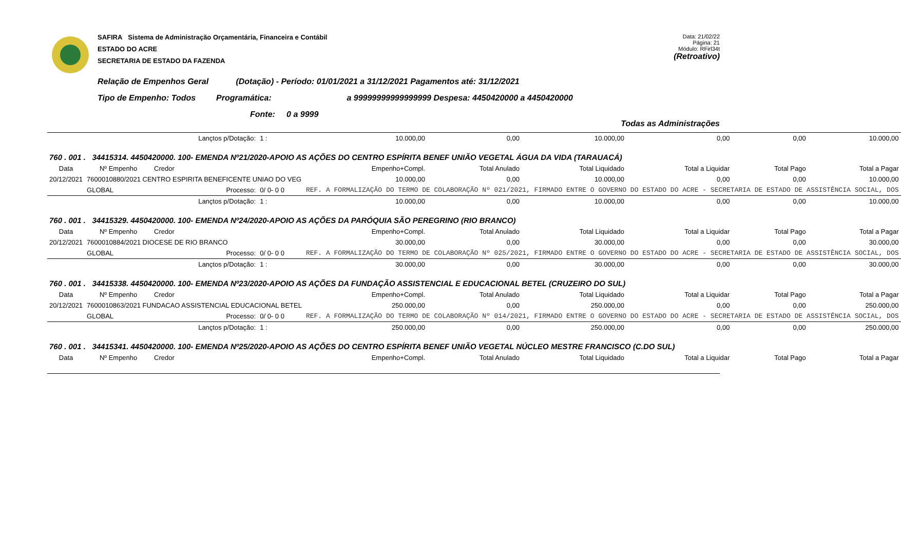SAFIRA Sistema de Administração Orçamentária, Financeira e Contábil
ESTADO DO ACRE
SECRETARIA DE ESTADO DA FAZENDA
Data: 21/02/22
Página: 21
Módulo: RFirl34t
(Retroativo)
Relação de Empenhos Geral (Dotação) - Período: 01/01/2021 a 31/12/2021 Pagamentos até: 31/12/2021
Tipo de Empenho: Todos Programática: a 99999999999999999 Despesa: 4450420000 a 4450420000
Fonte: 0 a 9999
Todas as Administrações
| | | | Lançtos p/Dotação: | 1 : | 10.000,00 | 0,00 | 10.000,00 | 0,00 | 0,00 | 10.000,00 |
| 760 . 001 . 34415314. 4450420000. 100- EMENDA Nº21/2020-APOIO AS AÇÕES DO CENTRO ESPÍRITA BENEF UNIÃO VEGETAL ÁGUA DA VIDA (TARAUACÁ) | | | | | | | | | | |
| Data | Nº Empenho | Credor | | | Empenho+Compl. | Total Anulado | Total Liquidado | Total a Liquidar | Total Pago | Total a Pagar |
| 20/12/2021 | 7600010880/2021 CENTRO ESPIRITA BENEFICENTE UNIAO DO VEG | | | | 10.000,00 | 0,00 | 10.000,00 | 0,00 | 0,00 | 10.000,00 |
| | GLOBAL | | Processo: | 0/ 0- 0 0 | REF. A FORMALIZAÇÃO DO TERMO DE COLABORAÇÃO Nº 021/2021, FIRMADO ENTRE O GOVERNO DO ESTADO DO ACRE - SECRETARIA DE ESTADO DE ASSISTÊNCIA SOCIAL, DOS | | | | | |
| | | | Lançtos p/Dotação: | 1 : | 10.000,00 | 0,00 | 10.000,00 | 0,00 | 0,00 | 10.000,00 |
| 760 . 001 . 34415329. 4450420000. 100- EMENDA Nº24/2020-APOIO AS AÇÕES DA PARÓQUIA SÃO PEREGRINO (RIO BRANCO) | | | | | | | | | | |
| Data | Nº Empenho | Credor | | | Empenho+Compl. | Total Anulado | Total Liquidado | Total a Liquidar | Total Pago | Total a Pagar |
| 20/12/2021 | 7600010884/2021 DIOCESE DE RIO BRANCO | | | | 30.000,00 | 0,00 | 30.000,00 | 0,00 | 0,00 | 30.000,00 |
| | GLOBAL | | Processo: | 0/ 0- 0 0 | REF. A FORMALIZAÇÃO DO TERMO DE COLABORAÇÃO Nº 025/2021, FIRMADO ENTRE O GOVERNO DO ESTADO DO ACRE - SECRETARIA DE ESTADO DE ASSISTÊNCIA SOCIAL, DOS | | | | | |
| | | | Lançtos p/Dotação: | 1 : | 30.000,00 | 0,00 | 30.000,00 | 0,00 | 0,00 | 30.000,00 |
| 760 . 001 . 34415338. 4450420000. 100- EMENDA Nº23/2020-APOIO AS AÇÕES DA FUNDAÇÃO ASSISTENCIAL E EDUCACIONAL BETEL (CRUZEIRO DO SUL) | | | | | | | | | | |
| Data | Nº Empenho | Credor | | | Empenho+Compl. | Total Anulado | Total Liquidado | Total a Liquidar | Total Pago | Total a Pagar |
| 20/12/2021 | 7600010863/2021 FUNDACAO ASSISTENCIAL EDUCACIONAL BETEL | | | | 250.000,00 | 0,00 | 250.000,00 | 0,00 | 0,00 | 250.000,00 |
| | GLOBAL | | Processo: | 0/ 0- 0 0 | REF. A FORMALIZAÇÃO DO TERMO DE COLABORAÇÃO Nº 014/2021, FIRMADO ENTRE O GOVERNO DO ESTADO DO ACRE - SECRETARIA DE ESTADO DE ASSISTÊNCIA SOCIAL, DOS | | | | | |
| | | | Lançtos p/Dotação: | 1 : | 250.000,00 | 0,00 | 250.000,00 | 0,00 | 0,00 | 250.000,00 |
| 760 . 001 . 34415341. 4450420000. 100- EMENDA Nº25/2020-APOIO AS AÇÕES DO CENTRO ESPÍRITA BENEF UNIÃO VEGETAL NÚCLEO MESTRE FRANCISCO (C.DO SUL) | | | | | | | | | | |
| Data | Nº Empenho | Credor | | | Empenho+Compl. | Total Anulado | Total Liquidado | Total a Liquidar | Total Pago | Total a Pagar |